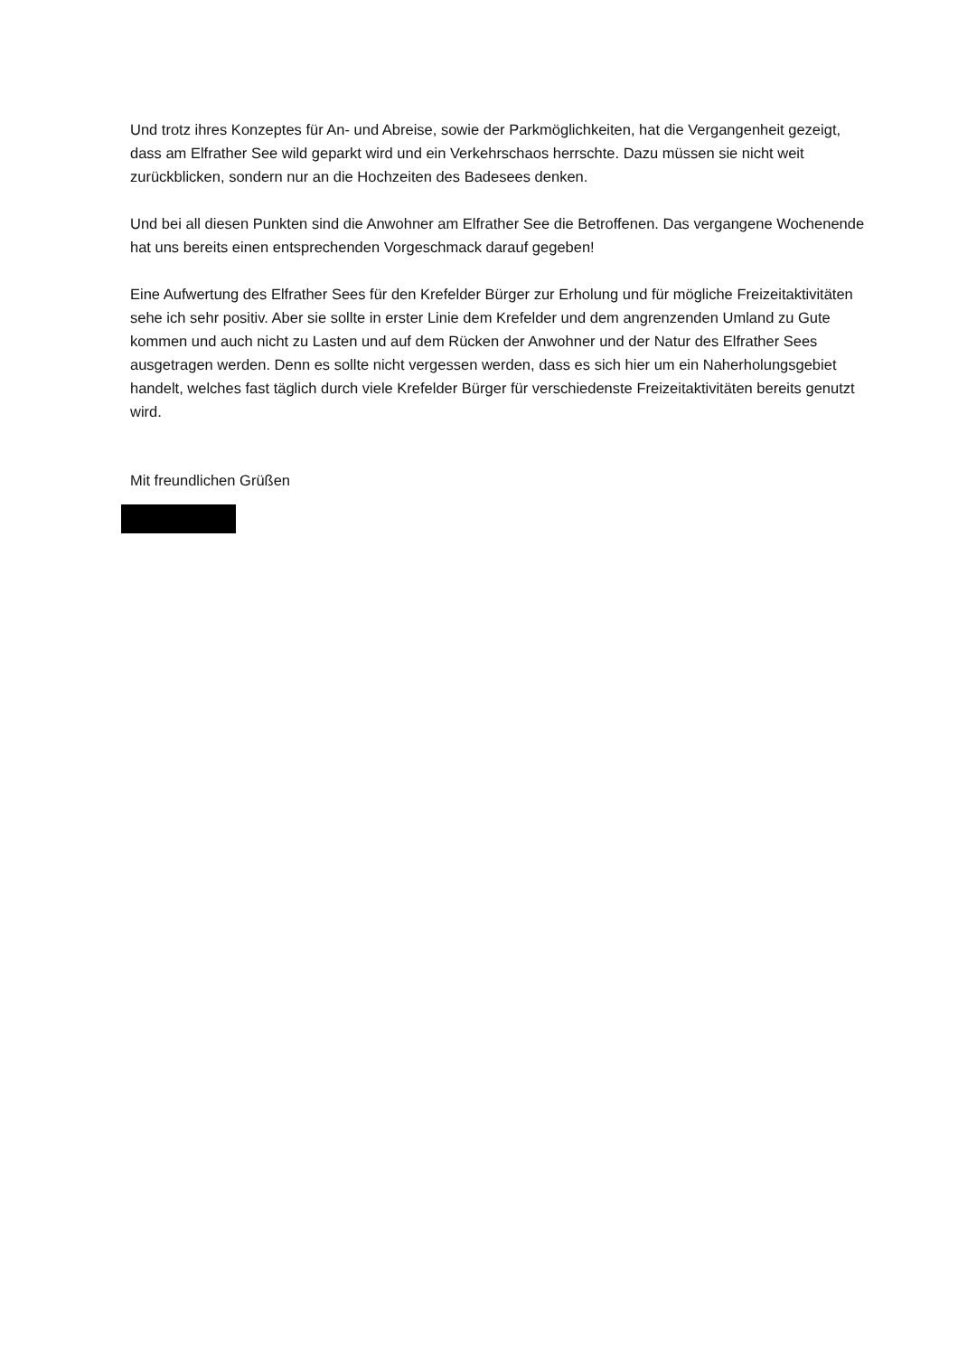Und trotz ihres Konzeptes für An- und Abreise, sowie der Parkmöglichkeiten, hat die Vergangenheit gezeigt, dass am Elfrather See wild geparkt wird und ein Verkehrschaos herrschte. Dazu müssen sie nicht weit zurückblicken, sondern nur an die Hochzeiten des Badesees denken.
Und bei all diesen Punkten sind die Anwohner am Elfrather See die Betroffenen. Das vergangene Wochenende hat uns bereits einen entsprechenden Vorgeschmack darauf gegeben!
Eine Aufwertung des Elfrather Sees für den Krefelder Bürger zur Erholung und für mögliche Freizeitaktivitäten sehe ich sehr positiv. Aber sie sollte in erster Linie dem Krefelder und dem angrenzenden Umland zu Gute kommen und auch nicht zu Lasten und auf dem Rücken der Anwohner und der Natur des Elfrather Sees ausgetragen werden. Denn es sollte nicht vergessen werden, dass es sich hier um ein Naherholungsgebiet handelt, welches fast täglich durch viele Krefelder Bürger für verschiedenste Freizeitaktivitäten bereits genutzt wird.
Mit freundlichen Grüßen